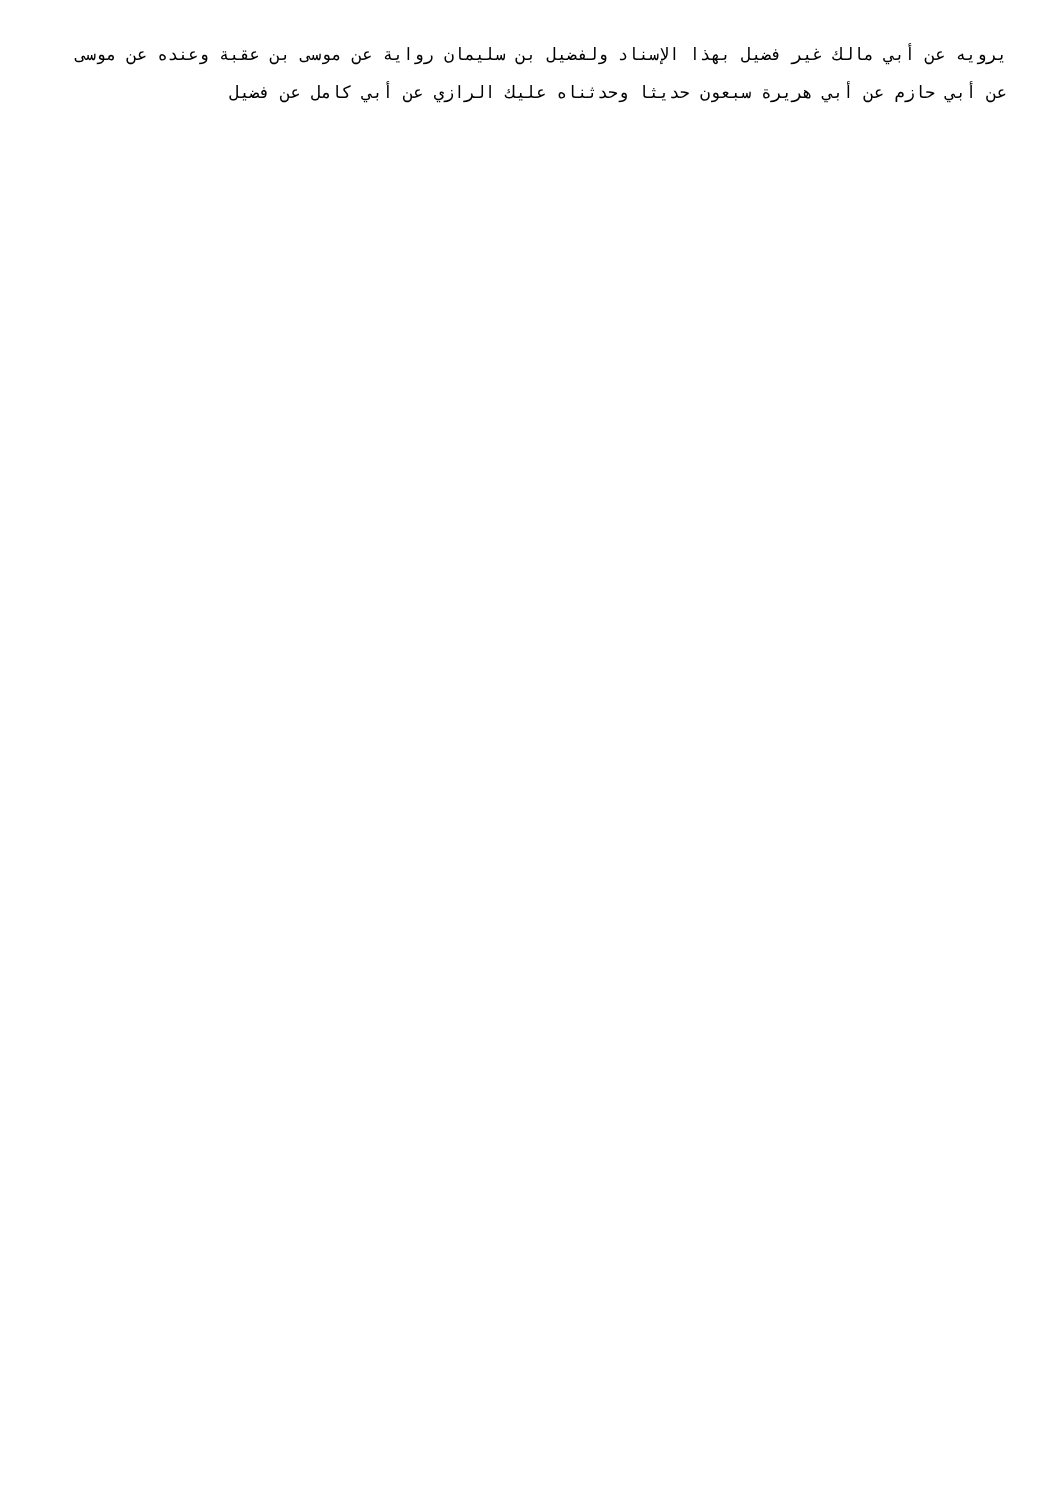يرويه عن أبي مالك غير فضيل بهذا الإسناد ولفضيل بن سليمان رواية عن موسى بن عقبة وعنده عن موسى عن أبي حازم عن أبي هريرة سبعون حديثا وحدثناه عليك الرازي عن أبي كامل عن فضيل